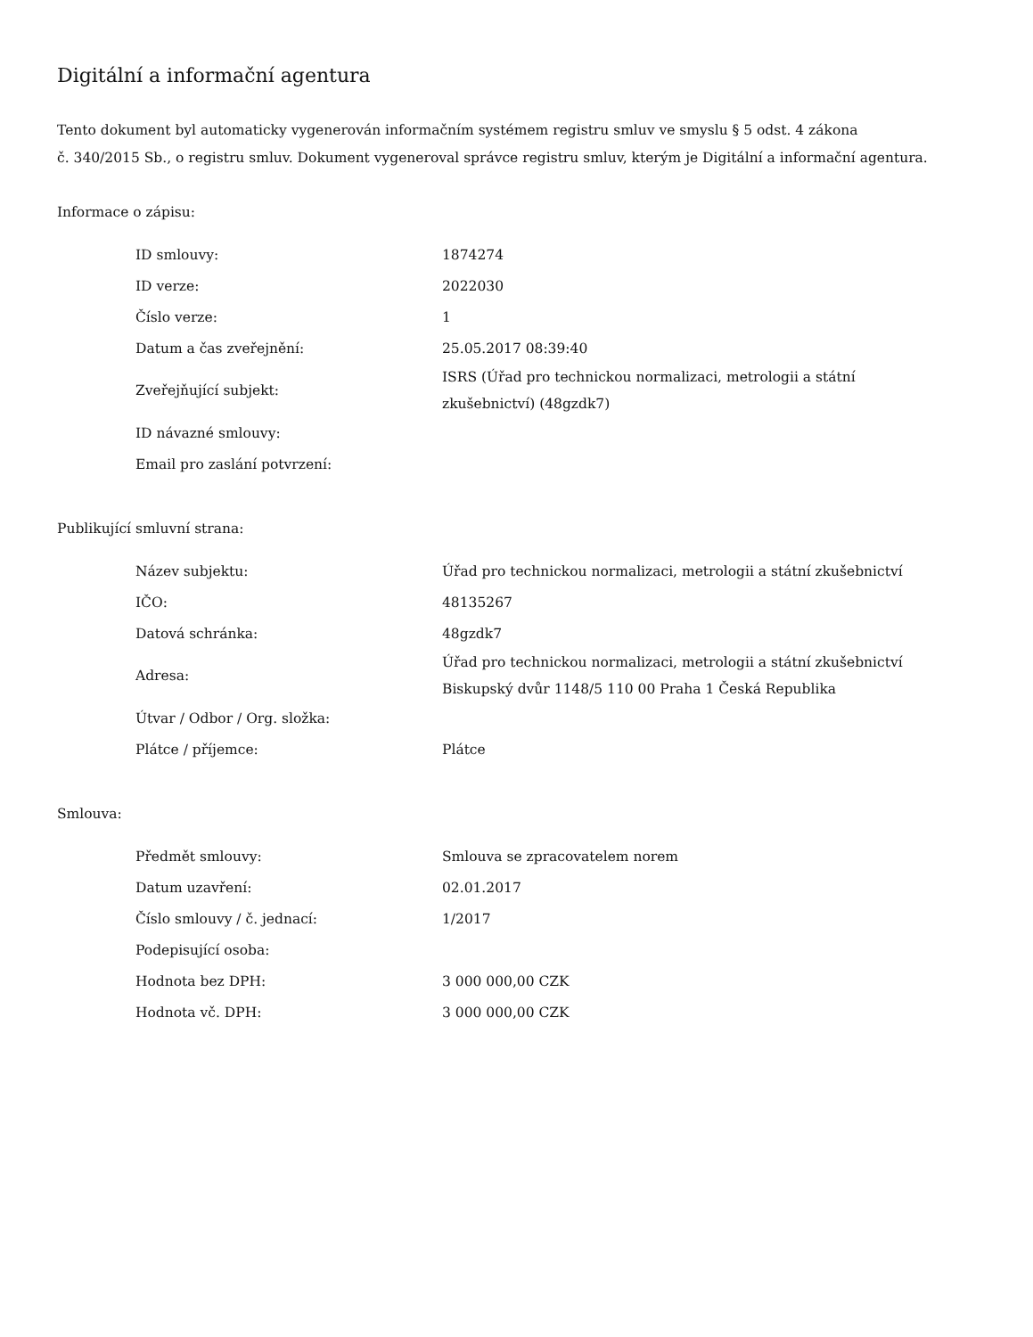Digitální a informační agentura
Tento dokument byl automaticky vygenerován informačním systémem registru smluv ve smyslu § 5 odst. 4 zákona
č. 340/2015 Sb., o registru smluv. Dokument vygeneroval správce registru smluv, kterým je Digitální a informační agentura.
Informace o zápisu:
| ID smlouvy: | 1874274 |
| ID verze: | 2022030 |
| Číslo verze: | 1 |
| Datum a čas zveřejnění: | 25.05.2017 08:39:40 |
| Zveřejňující subjekt: | ISRS (Úřad pro technickou normalizaci, metrologii a státní zkušebnictví) (48gzdk7) |
| ID návazné smlouvy: | |
| Email pro zaslání potvrzení: | |
Publikující smluvní strana:
| Název subjektu: | Úřad pro technickou normalizaci, metrologii a státní zkušebnictví |
| IČO: | 48135267 |
| Datová schránka: | 48gzdk7 |
| Adresa: | Úřad pro technickou normalizaci, metrologii a státní zkušebnictví Biskupský dvůr 1148/5 110 00 Praha 1 Česká Republika |
| Útvar / Odbor / Org. složka: | |
| Plátce / příjemce: | Plátce |
Smlouva:
| Předmět smlouvy: | Smlouva se zpracovatelem norem |
| Datum uzavření: | 02.01.2017 |
| Číslo smlouvy / č. jednací: | 1/2017 |
| Podepisující osoba: | |
| Hodnota bez DPH: | 3 000 000,00 CZK |
| Hodnota vč. DPH: | 3 000 000,00 CZK |